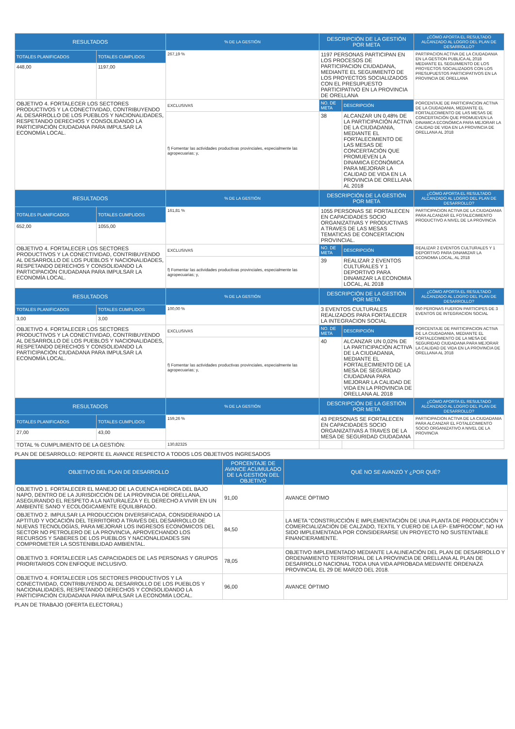| RESULTADOS | | % DE LA GESTIÓN | DESCRIPCIÓN DE LA GESTIÓN POR META | | ¿CÓMO APORTA EL RESULTADO ALCANZADO AL LOGRO DEL PLAN DE DESARROLLO? |
| --- | --- | --- | --- | --- | --- |
| TOTALES PLANIFICADOS | TOTALES CUMPLIDOS | 267,19 % | 1197 PERSONAS PARTICIPAN EN LOS PROCESOS DE PARTICIPACION CIUDADANA, MEDIANTE EL SEGUIMIENTO DE LOS PROYECTOS SOCIALIZADOS CON EL PRESUPUESTO PARTICIPATIVO EN LA PROVINCIA DE ORELLANA | | PARTIPACION ACTIVA DE LA CIUDADANIA EN LA GESTION PUBLICA AL 2018 MEDIANTE EL SEGUIMIENTO DE LOS PROYECTOS SOCIALIZADOS CON LOS PRESUPUESTOS PARTICIPATIVOS EN LA PROVINCIA DE ORELLANA |
| 448,00 | 1197,00 | | | | |
| OBJETIVO 4. FORTALECER LOS SECTORES PRODUCTIVOS Y LA CONECTIVIDAD, CONTRIBUYENDO AL DESARROLLO DE LOS PUEBLOS Y NACIONALIDADES, RESPETANDO DERECHOS Y CONSOLIDANDO LA PARTICIPACIÓN CIUDADANA PARA IMPULSAR LA ECONOMÍA LOCAL. | | EXCLUSIVAS | NO. DE META | DESCRIPCIÓN | PORCENTAJE DE PARTICIPACION ACTIVA DE LA CIUDADANIA, MEDIANTE EL FORTALECIMIENTO DE LAS MESAS DE CONCERTACIÓN QUE PROMUEVEN LA DINAMICA ECONÓMICA PARA MEJORAR LA CALIDAD DE VIDA EN LA PROVINCIA DE ORELLANA AL 2018 |
| | | f) Fomentar las actividades productivas provinciales, especialmente las agropecuarias; y, | 38 | ALCANZAR UN 0,48% DE LA PARTICIPACIÓN ACTIVA DE LA CIUDADANIA, MEDIANTE EL FORTALECIMIENTO DE LAS MESAS DE CONCERTACIÓN QUE PROMUEVEN LA DINAMICA ECONÓMICA PARA MEJORAR LA CALIDAD DE VIDA EN LA PROVINCIA DE ORELLANA AL 2018 | |
| RESULTADOS | | % DE LA GESTIÓN | DESCRIPCIÓN DE LA GESTIÓN POR META | | ¿CÓMO APORTA EL RESULTADO ALCANZADO AL LOGRO DEL PLAN DE DESARROLLO? |
| TOTALES PLANIFICADOS | TOTALES CUMPLIDOS | 161,81 % | 1055 PERSONAS SE FORTALECEN EN CAPACIDADES SOCIO ORGANIZATIVAS Y PRODUCTIVAS A TRAVES DE LAS MESAS TEMATICAS DE CONCERTACION PROVINCIAL. | | PARTICIPACION ACTIVA DE LA CIUDADANIA PARA ALCANZAR EL FOTALECIMIENTO PRODUCTIVO A NIVEL DE LA PROVINCIA |
| 652,00 | 1055,00 | | | | |
| OBJETIVO 4. FORTALECER LOS SECTORES PRODUCTIVOS Y LA CONECTIVIDAD, CONTRIBUYENDO AL DESARROLLO DE LOS PUEBLOS Y NACIONALIDADES, RESPETANDO DERECHOS Y CONSOLIDANDO LA PARTICIPACIÓN CIUDADANA PARA IMPULSAR LA ECONOMÍA LOCAL. | | EXCLUSIVAS | NO. DE META | DESCRIPCIÓN | REALIZAR 2 EVENTOS CULTURALES Y 1 DEPORTIVO PARA DINAMIZAR LA ECONOMIA LOCAL, AL 2018 |
| | | f) Fomentar las actividades productivas provinciales, especialmente las agropecuarias; y, | 39 | REALIZAR 2 EVENTOS CULTURALES Y 1 DEPORTIVO PARA DINAMIZAR LA ECONOMIA LOCAL, AL 2018 | |
| RESULTADOS | | % DE LA GESTIÓN | DESCRIPCIÓN DE LA GESTIÓN POR META | | ¿CÓMO APORTA EL RESULTADO ALCANZADO AL LOGRO DEL PLAN DE DESARROLLO? |
| TOTALES PLANIFICADOS | TOTALES CUMPLIDOS | 100,00 % | 3 EVENTOS CULTURALES REALIZADOS PARA FORTALECER LA INTEGRACION SOCIAL | | 950 PERONAS FUERON PARTICIPES DE 3 EVENTOS DE INTEGRACION SOCIAL |
| 3,00 | 3,00 | | | | |
| OBJETIVO 4. FORTALECER LOS SECTORES PRODUCTIVOS Y LA CONECTIVIDAD, CONTRIBUYENDO AL DESARROLLO DE LOS PUEBLOS Y NACIONALIDADES, RESPETANDO DERECHOS Y CONSOLIDANDO LA PARTICIPACIÓN CIUDADANA PARA IMPULSAR LA ECONOMÍA LOCAL. | | EXCLUSIVAS | NO. DE META | DESCRIPCIÓN | PORCENTAJE DE PARTICIPACION ACTIVA DE LA CIUDADANIA, MEDIANTE EL FORTALECIMIENTO DE LA MESA DE SEGURIDAD CIUDADANA PARA MEJORAR LA CALIDAD DE VIDA EN LA PROVINCIA DE ORELLANA AL 2018 |
| | | f) Fomentar las actividades productivas provinciales, especialmente las agropecuarias; y, | 40 | ALCANZAR UN 0,02% DE LA PARTICIPACIÓN ACTIVA DE LA CIUDADANIA, MEDIANTE EL FORTALECIMIENTO DE LA MESA DE SEGURIDAD CIUDADANA PARA MEJORAR LA CALIDAD DE VIDA EN LA PROVINCIA DE ORELLANA AL 2018 | |
| RESULTADOS | | % DE LA GESTIÓN | DESCRIPCIÓN DE LA GESTIÓN POR META | | ¿CÓMO APORTA EL RESULTADO ALCANZADO AL LOGRO DEL PLAN DE DESARROLLO? |
| TOTALES PLANIFICADOS | TOTALES CUMPLIDOS | 159,26 % | 43 PERSONAS SE FORTALECEN EN CAPACIDADES SOCIO ORGANIZATIVAS A TRAVES DE LA MESA DE SEGURIDAD CIUDADANA | | PARTICIPACION ACTIVA DE LA CIUDADANIA PARA ALCANZAR EL FOTALECIMIENTO SOCIO ORGANIZATIVO A NIVEL DE LA PROVINCIA |
| 27,00 | 43,00 | | | | |
| TOTAL % CUMPLIMIENTO DE LA GESTIÓN: | | 130,82325 | | | |
PLAN DE DESARROLLO: REPORTE EL AVANCE RESPECTO A TODOS LOS OBJETIVOS INGRESADOS
| OBJETIVO DEL PLAN DE DESARROLLO | PORCENTAJE DE AVANCE ACUMULADO DE LA GESTIÓN DEL OBJETIVO | QUÉ NO SE AVANZÓ Y ¿POR QUÉ? |
| --- | --- | --- |
| OBJETIVO 1. FORTALECER EL MANEJO DE LA CUENCA HIDRICA DEL BAJO NAPO, DENTRO DE LA JURISDICCIÓN DE LA PROVINCIA DE ORELLANA, ASEGURANDO EL RESPETO A LA NATURALEZA Y EL DERECHO A VIVIR EN UN AMBIENTE SANO Y ECOLÓGICAMENTE EQUILIBRADO. | 91,00 | AVANCE ÓPTIMO |
| OBJETIVO 2. IMPULSAR LA PRODUCCION DIVERSIFICADA, CONSIDERANDO LA APTITUD Y VOCACIÓN DEL TERRITORIO A TRAVÉS DEL DESARROLLO DE NUEVAS TECNOLOGÍAS, PARA MEJORAR LOS INGRESOS ECONÓMICOS DEL SECTOR NO PETROLERO DE LA PROVINCIA, APROVECHANDO LOS RECURSOS Y SABERES DE LOS PUEBLOS Y NACIONALIDADES SIN COMPROMETER LA SOSTENIBILIDAD AMBIENTAL. | 84,50 | LA META "CONSTRUCCIÓN E IMPLEMENTACIÓN DE UNA PLANTA DE PRODUCCIÓN Y COMERCIALIZACIÓN DE CALZADO, TEXTIL Y CUERO DE LA EP- EMPROCOM", NO HA SIDO IMPLEMENTADA POR CONSIDERARSE UN PROYECTO NO SUSTENTABLE FINANCIERAMENTE. |
| OBJETIVO 3. FORTALECER LAS CAPACIDADES DE LAS PERSONAS Y GRUPOS PRIORITARIOS CON ENFOQUE INCLUSIVO. | 78,05 | OBJETIVO IMPLEMENTADO MEDIANTE LA ALINEACIÓN DEL PLAN DE DESARROLLO Y ORDENAMIENTO TERRITORIAL DE LA PROVINCIA DE ORELLANA AL PLAN DE DESARROLLO NACIONAL TODA UNA VIDA APROBADA MEDIANTE ORDENAZA PROVINCIAL EL 29 DE MARZO DEL 2018. |
| OBJETIVO 4. FORTALECER LOS SECTORES PRODUCTIVOS Y LA CONECTIVIDAD, CONTRIBUYENDO AL DESARROLLO DE LOS PUEBLOS Y NACIONALIDADES, RESPETANDO DERECHOS Y CONSOLIDANDO LA PARTICIPACIÓN CIUDADANA PARA IMPULSAR LA ECONOMÍA LOCAL. | 96,00 | AVANCE ÓPTIMO |
PLAN DE TRABAJO (OFERTA ELECTORAL)